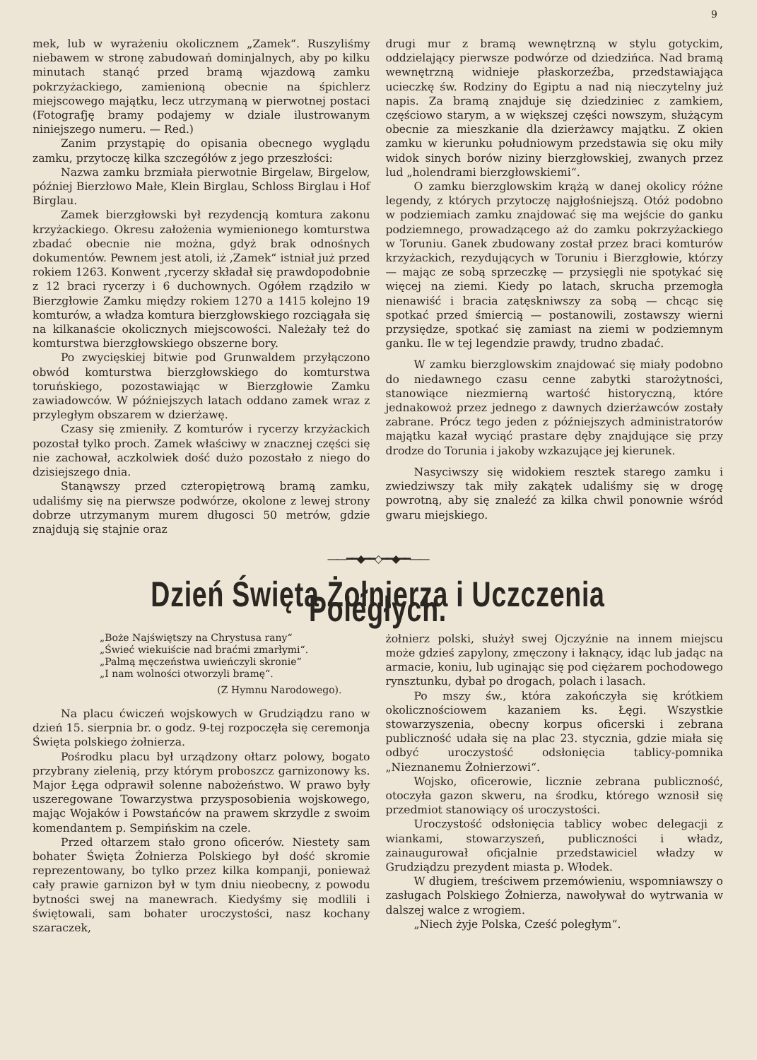9
mek, lub w wyrażeniu okolicznem „Zamek“. Ruszyliśmy niebawem w stronę zabudowań dominjalnych, aby po kilku minutach stanąć przed bramą wjazdową zamku pokrzyżackiego, zamienioną obecnie na śpichlerz miejscowego majątku, lecz utrzymaną w pierwotnej postaci (Fotografję bramy podajemy w dziale ilustrowanym niniejszego numeru. — Red.)
Zanim przystąpię do opisania obecnego wyglądu zamku, przytoczę kilka szczegółów z jego przeszłości:
Nazwa zamku brzmiała pierwotnie Birgelaw, Birgelow, później Bierzłowo Małe, Klein Birglau, Schloss Birglau i Hof Birglau.
Zamek bierzgłowski był rezydencją komtura zakonu krzyżackiego. Okresu założenia wymienionego komturstwa zbadać obecnie nie można, gdyż brak odnośnych dokumentów. Pewnem jest atoli, iż ‚Zamek“ istniał już przed rokiem 1263. Konwent ‚rycerzy składał się prawdopodobnie z 12 braci rycerzy i 6 duchownych. Ogółem rządziło w Bierzgłowie Zamku między rokiem 1270 a 1415 kolejno 19 komturów, a władza komtura bierzgłowskiego rozciągała się na kilkanaście okolicznych miejscowości. Należały też do komturstwa bierzgłowskiego obszerne bory.
Po zwycięskiej bitwie pod Grunwaldem przyłączono obwód komturstwa bierzgłowskiego do komturstwa toruńskiego, pozostawiając w Bierzgłowie Zamku zawiadowców. W późniejszych latach oddano zamek wraz z przyległym obszarem w dzierżawę.
Czasy się zmieniły. Z komturów i rycerzy krzyżackich pozostał tylko proch. Zamek właściwy w znacznej części się nie zachował, aczkolwiek dość dużo pozostało z niego do dzisiejszego dnia.
Stanąwszy przed czteropiętrową bramą zamku, udaliśmy się na pierwsze podwórze, okolone z lewej strony dobrze utrzymanym murem długosci 50 metrów, gdzie znajdują się stajnie oraz
drugi mur z bramą wewnętrzną w stylu gotyckim, oddzielający pierwsze podwórze od dziedzińca. Nad bramą wewnętrzną widnieje płaskorzeźba, przedstawiająca ucieczkę św. Rodziny do Egiptu a nad nią nieczytelny już napis. Za bramą znajduje się dziedziniec z zamkiem, częściowo starym, a w większej części nowszym, służącym obecnie za mieszkanie dla dzierżawcy majątku. Z okien zamku w kierunku południowym przedstawia się oku miły widok sinych borów niziny bierzgłowskiej, zwanych przez lud „holendrami bierzgłowskiemi“.
O zamku bierzglowskim krążą w danej okolicy różne legendy, z których przytoczę najgłośniejszą. Otóż podobno w podziemiach zamku znajdować się ma wejście do ganku podziemnego, prowadzącego aż do zamku pokrzyżackiego w Toruniu. Ganek zbudowany został przez braci komturów krzyżackich, rezydujących w Toruniu i Bierzgłowie, którzy — mając ze sobą sprzeczkę — przysięgli nie spotykać się więcej na ziemi. Kiedy po latach, skrucha przemogła nienawiść i bracia zatęskniwszy za sobą — chcąc się spotkać przed śmiercią — postanowili, zostawszy wierni przysiędze, spotkać się zamiast na ziemi w podziemnym ganku. Ile w tej legendzie prawdy, trudno zbadać.
W zamku bierzglowskim znajdować się miały podobno do niedawnego czasu cenne zabytki starożytności, stanowiące niezmierną wartość historyczną, które jednakowoż przez jednego z dawnych dzierżawców zostały zabrane. Prócz tego jeden z późniejszych administratorów majątku kazał wyciąć prastare dęby znajdujące się przy drodze do Torunia i jakoby wzkazujące jej kierunek.
Nasyciwszy się widokiem resztek starego zamku i zwiedziwszy tak miły zakątek udaliśmy się w drogę powrotną, aby się znaleźć za kilka chwil ponownie wśród gwaru miejskiego.
——━━◆━━◇━━◆━━——
Dzień Święta Żołnierza i Uczczenia Poległych.
„Boże Najświętszy na Chrystusa rany“
„Świeć wiekuiście nad braćmi zmarłymi“.
„Palmą męczeństwa uwieńczyli skronie“
„I nam wolności otworzyli bramę“.
(Z Hymnu Narodowego).
Na placu ćwiczeń wojskowych w Grudziądzu rano w dzień 15. sierpnia br. o godz. 9-tej rozpoczęła się ceremonja Święta polskiego żołnierza.
Pośrodku placu był urządzony ołtarz polowy, bogato przybrany zielenią, przy którym proboszcz garnizonowy ks. Major Łęga odprawił solenne nabożeństwo. W prawo były uszeregowane Towarzystwa przysposobienia wojskowego, mając Wojaków i Powstańców na prawem skrzydle z swoim komendantem p. Sempińskim na czele.
Przed ołtarzem stało grono oficerów. Niestety sam bohater Święta Żołnierza Polskiego był dość skromie reprezentowany, bo tylko przez kilka kompanji, ponieważ cały prawie garnizon był w tym dniu nieobecny, z powodu bytności swej na manewrach. Kiedyśmy się modlili i świętowali, sam bohater uroczystości, nasz kochany szaraczek,
żołnierz polski, służył swej Ojczyźnie na innem miejscu może gdzieś zapylony, zmęczony i łaknący, idąc lub jadąc na armacie, koniu, lub uginając się pod ciężarem pochodowego rynsztunku, dybał po drogach, polach i lasach.
Po mszy św., która zakończyła się krótkiem okolicznościowem kazaniem ks. Łęgi. Wszystkie stowarzyszenia, obecny korpus oficerski i zebrana publiczność udała się na plac 23. stycznia, gdzie miała się odbyć uroczystość odsłonięcia tablicy-pomnika „Nieznanemu Żołnierzowi“.
Wojsko, oficerowie, licznie zebrana publiczność, otoczyła gazon skweru, na środku, którego wznosił się przedmiot stanowiący oś uroczystości.
Uroczystość odsłonięcia tablicy wobec delegacji z wiankami, stowarzyszeń, publiczności i władz, zainaugurował oficjalnie przedstawiciel władzy w Grudziądzu prezydent miasta p. Włodek.
W długiem, treściwem przemówieniu, wspomniawszy o zasługach Polskiego Żołnierza, nawoływał do wytrwania w dalszej walce z wrogiem.
„Niech żyje Polska, Cześć poległym“.